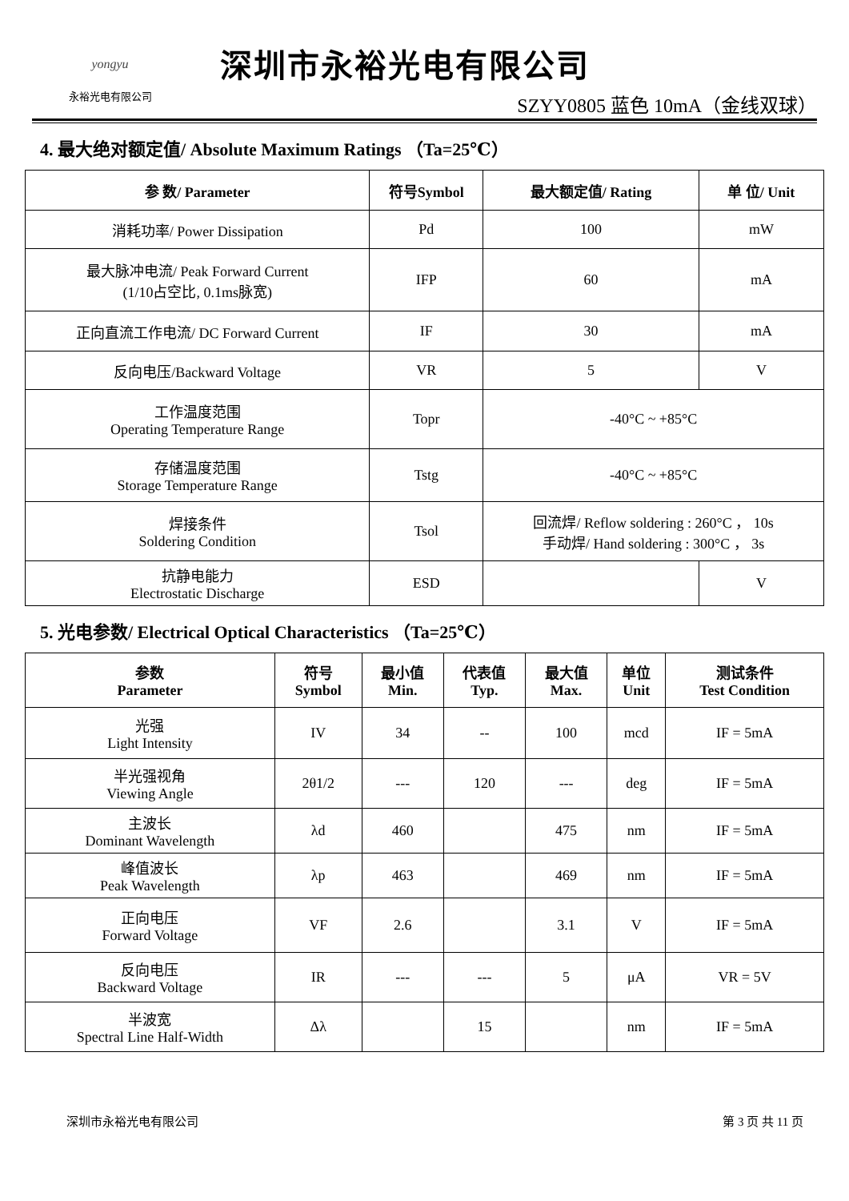yongyu
永裕光电有限公司
深圳市永裕光电有限公司
SZYY0805 蓝色 10mA（金线双球）
4. 最大绝对额定值/ Absolute Maximum Ratings （Ta=25℃）
| 参 数/ Parameter | 符号Symbol | 最大额定值/ Rating | 单 位/ Unit |
| --- | --- | --- | --- |
| 消耗功率/ Power Dissipation | Pd | 100 | mW |
| 最大脉冲电流/ Peak Forward Current (1/10占空比, 0.1ms脉宽) | IFP | 60 | mA |
| 正向直流工作电流/ DC Forward Current | IF | 30 | mA |
| 反向电压/Backward Voltage | VR | 5 | V |
| 工作温度范围 Operating Temperature Range | Topr | -40°C ~ +85°C | |
| 存储温度范围 Storage Temperature Range | Tstg | -40°C ~ +85°C | |
| 焊接条件 Soldering Condition | Tsol | 回流焊/ Reflow soldering : 260°C ， 10s 手动焊/ Hand soldering : 300°C ， 3s | |
| 抗静电能力 Electrostatic Discharge | ESD | | V |
5. 光电参数/ Electrical Optical Characteristics （Ta=25℃）
| 参数 Parameter | 符号 Symbol | 最小值 Min. | 代表值 Typ. | 最大值 Max. | 单位 Unit | 测试条件 Test Condition |
| --- | --- | --- | --- | --- | --- | --- |
| 光强 Light Intensity | IV | 34 | -- | 100 | mcd | IF = 5mA |
| 半光强视角 Viewing Angle | 2θ1/2 | --- | 120 | --- | deg | IF = 5mA |
| 主波长 Dominant Wavelength | λd | 460 | | 475 | nm | IF = 5mA |
| 峰值波长 Peak Wavelength | λp | 463 | | 469 | nm | IF = 5mA |
| 正向电压 Forward Voltage | VF | 2.6 | | 3.1 | V | IF = 5mA |
| 反向电压 Backward Voltage | IR | --- | --- | 5 | μA | VR = 5V |
| 半波宽 Spectral Line Half-Width | Δλ | | 15 | | nm | IF = 5mA |
深圳市永裕光电有限公司 第 3 页 共 11 页